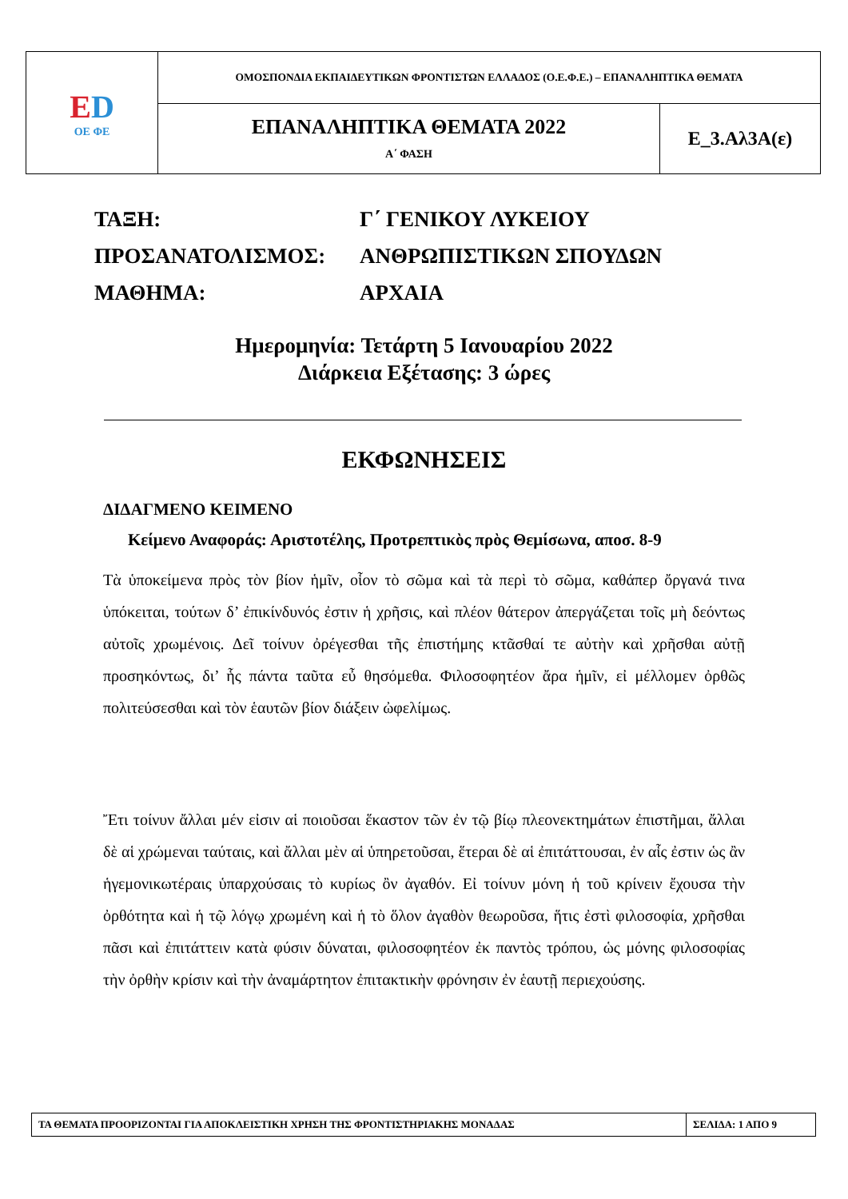| Ε D ΟΕ ΦΕ | ΟΜΟΣΠΟΝΔΙΑ ΕΚΠΑΙΔΕΥΤΙΚΩΝ ΦΡΟΝΤΙΣΤΩΝ ΕΛΛΑΔΟΣ (Ο.Ε.Φ.Ε.) – ΕΠΑΝΑΛΗΠΤΙΚΑ ΘΕΜΑΤΑ | |
| | ΕΠΑΝΑΛΗΠΤΙΚΑ ΘΕΜΑΤΑ 2022 Α΄ ΦΑΣΗ | Ε_3.Αλ3Α(ε) |
| ΤΑΞΗ: | Γ΄ ΓΕΝΙΚΟΥ ΛΥΚΕΙΟΥ |
| ΠΡΟΣΑΝΑΤΟΛΙΣΜΟΣ: | ΑΝΘΡΩΠΙΣΤΙΚΩΝ ΣΠΟΥΔΩΝ |
| ΜΑΘΗΜΑ: | ΑΡΧΑΙΑ |
Ημερομηνία: Τετάρτη 5 Ιανουαρίου 2022
Διάρκεια Εξέτασης: 3 ώρες
ΕΚΦΩΝΗΣΕΙΣ
ΔΙΔΑΓΜΕΝΟ ΚΕΙΜΕΝΟ
Κείμενο Αναφοράς: Αριστοτέλης, Προτρεπτικὸς πρὸς Θεμίσωνα, αποσ. 8-9
Τὰ ὑποκείμενα πρὸς τὸν βίον ἡμῖν, οἷον τὸ σῶμα καὶ τὰ περὶ τὸ σῶμα, καθάπερ ὄργανά τινα ὑπόκειται, τούτων δ’ ἐπικίνδυνός ἐστιν ἡ χρῆσις, καὶ πλέον θάτερον ἀπεργάζεται τοῖς μὴ δεόντως αὐτοῖς χρωμένοις. Δεῖ τοίνυν ὀρέγεσθαι τῆς ἐπιστήμης κτᾶσθαί τε αὐτὴν καὶ χρῆσθαι αὐτῇ προσηκόντως, δι’ ἧς πάντα ταῦτα εὖ θησόμεθα. Φιλοσοφητέον ἄρα ἡμῖν, εἰ μέλλομεν ὀρθῶς πολιτεύσεσθαι καὶ τὸν ἑαυτῶν βίον διάξειν ὠφελίμως.
Ἔτι τοίνυν ἄλλαι μέν εἰσιν αἱ ποιοῦσαι ἕκαστον τῶν ἐν τῷ βίῳ πλεονεκτημάτων ἐπιστῆμαι, ἄλλαι δὲ αἱ χρώμεναι ταύταις, καὶ ἄλλαι μὲν αἱ ὑπηρετοῦσαι, ἕτεραι δὲ αἱ ἐπιτάττουσαι, ἐν αἷς ἐστιν ὡς ἂν ἡγεμονικωτέραις ὑπαρχούσαις τὸ κυρίως ὂν ἀγαθόν. Εἰ τοίνυν μόνη ἡ τοῦ κρίνειν ἔχουσα τὴν ὀρθότητα καὶ ἡ τῷ λόγῳ χρωμένη καὶ ἡ τὸ ὅλον ἀγαθὸν θεωροῦσα, ἥτις ἐστὶ φιλοσοφία, χρῆσθαι πᾶσι καὶ ἐπιτάττειν κατὰ φύσιν δύναται, φιλοσοφητέον ἐκ παντὸς τρόπου, ὡς μόνης φιλοσοφίας τὴν ὀρθὴν κρίσιν καὶ τὴν ἀναμάρτητον ἐπιτακτικὴν φρόνησιν ἐν ἑαυτῇ περιεχούσης.
| ΤΑ ΘΕΜΑΤΑ ΠΡΟΟΡΙΖΟΝΤΑΙ ΓΙΑ ΑΠΟΚΛΕΙΣΤΙΚΗ ΧΡΗΣΗ ΤΗΣ ΦΡΟΝΤΙΣΤΗΡΙΑΚΗΣ ΜΟΝΑΔΑΣ | ΣΕΛΙΔΑ: 1 ΑΠΟ 9 |